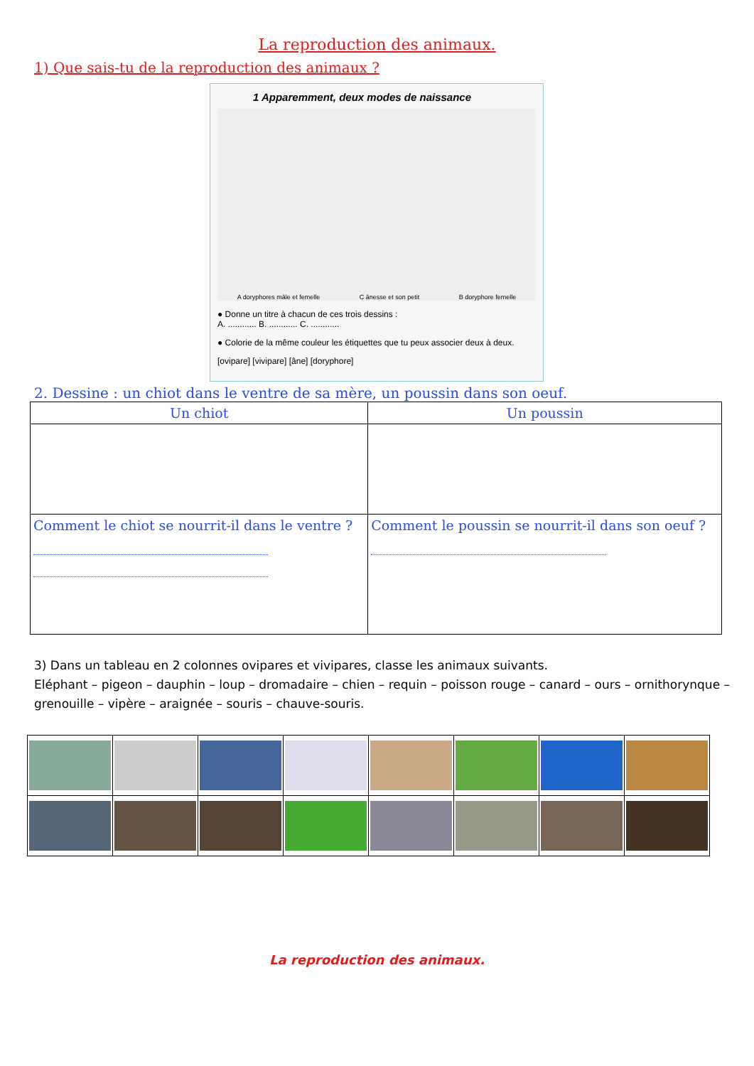La reproduction des animaux.
1) Que sais-tu de la reproduction des animaux ?
1 Apparemment, deux modes de naissance
A doryphores mâle et femelle C ânesse et son petit B doryphore femelle
● Donne un titre à chacun de ces trois dessins :
A. ............ B. ............ C. ............
● Colorie de la même couleur les étiquettes que tu peux associer deux à deux.
[ovipare] [vivipare] [âne] [doryphore]
2. Dessine : un chiot dans le ventre de sa mère, un poussin dans son oeuf.
| Un chiot | Un poussin |
| --- | --- |
| Comment le chiot se nourrit-il dans le ventre ? | Comment le poussin se nourrit-il dans son oeuf ? |
3) Dans un tableau en 2 colonnes ovipares et vivipares, classe les animaux suivants.
Eléphant – pigeon – dauphin – loup – dromadaire – chien – requin – poisson rouge – canard – ours – ornithorynque – grenouille – vipère – araignée – souris – chauve-souris.
La reproduction des animaux.